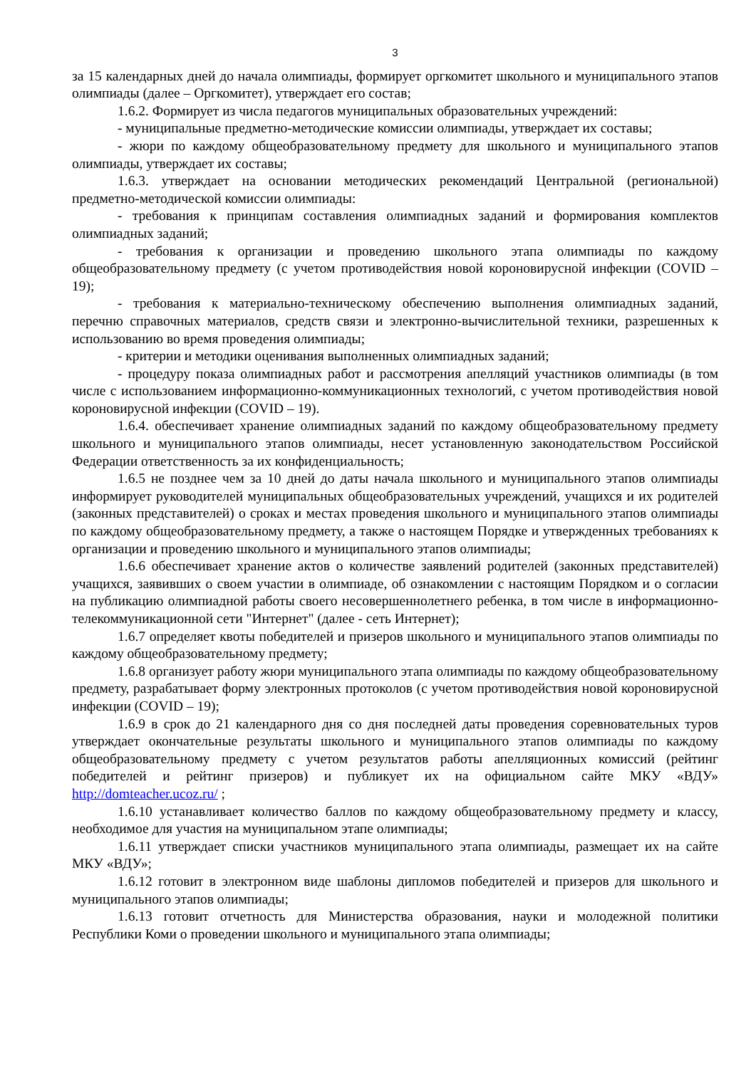3
за 15 календарных дней до начала олимпиады, формирует оргкомитет школьного и муниципального этапов олимпиады (далее – Оргкомитет), утверждает его состав;
1.6.2. Формирует из числа педагогов муниципальных образовательных учреждений:
- муниципальные предметно-методические комиссии олимпиады, утверждает их составы;
- жюри по каждому общеобразовательному предмету для школьного и муниципального этапов олимпиады, утверждает их составы;
1.6.3. утверждает на основании методических рекомендаций Центральной (региональной) предметно-методической комиссии олимпиады:
- требования к принципам составления олимпиадных заданий и формирования комплектов олимпиадных заданий;
- требования к организации и проведению школьного этапа олимпиады по каждому общеобразовательному предмету (с учетом противодействия новой короновирусной инфекции (COVID – 19);
- требования к материально-техническому обеспечению выполнения олимпиадных заданий, перечню справочных материалов, средств связи и электронно-вычислительной техники, разрешенных к использованию во время проведения олимпиады;
- критерии и методики оценивания выполненных олимпиадных заданий;
- процедуру показа олимпиадных работ и рассмотрения апелляций участников олимпиады (в том числе с использованием информационно-коммуникационных технологий, с учетом противодействия новой короновирусной инфекции (COVID – 19).
1.6.4. обеспечивает хранение олимпиадных заданий по каждому общеобразовательному предмету школьного и муниципального этапов олимпиады, несет установленную законодательством Российской Федерации ответственность за их конфиденциальность;
1.6.5 не позднее чем за 10 дней до даты начала школьного и муниципального этапов олимпиады информирует руководителей муниципальных общеобразовательных учреждений, учащихся и их родителей (законных представителей) о сроках и местах проведения школьного и муниципального этапов олимпиады по каждому общеобразовательному предмету, а также о настоящем Порядке и утвержденных требованиях к организации и проведению школьного и муниципального этапов олимпиады;
1.6.6 обеспечивает хранение актов о количестве заявлений родителей (законных представителей) учащихся, заявивших о своем участии в олимпиаде, об ознакомлении с настоящим Порядком и о согласии на публикацию олимпиадной работы своего несовершеннолетнего ребенка, в том числе в информационно-телекоммуникационной сети "Интернет" (далее - сеть Интернет);
1.6.7 определяет квоты победителей и призеров школьного и муниципального этапов олимпиады по каждому общеобразовательному предмету;
1.6.8 организует работу жюри муниципального этапа олимпиады по каждому общеобразовательному предмету, разрабатывает форму электронных протоколов (с учетом противодействия новой короновирусной инфекции (COVID – 19);
1.6.9 в срок до 21 календарного дня со дня последней даты проведения соревновательных туров утверждает окончательные результаты школьного и муниципального этапов олимпиады по каждому общеобразовательному предмету с учетом результатов работы апелляционных комиссий (рейтинг победителей и рейтинг призеров) и публикует их на официальном сайте МКУ «ВДУ» http://domteacher.ucoz.ru/ ;
1.6.10 устанавливает количество баллов по каждому общеобразовательному предмету и классу, необходимое для участия на муниципальном этапе олимпиады;
1.6.11 утверждает списки участников муниципального этапа олимпиады, размещает их на сайте МКУ «ВДУ»;
1.6.12 готовит в электронном виде шаблоны дипломов победителей и призеров для школьного и муниципального этапов олимпиады;
1.6.13 готовит отчетность для Министерства образования, науки и молодежной политики Республики Коми о проведении школьного и муниципального этапа олимпиады;